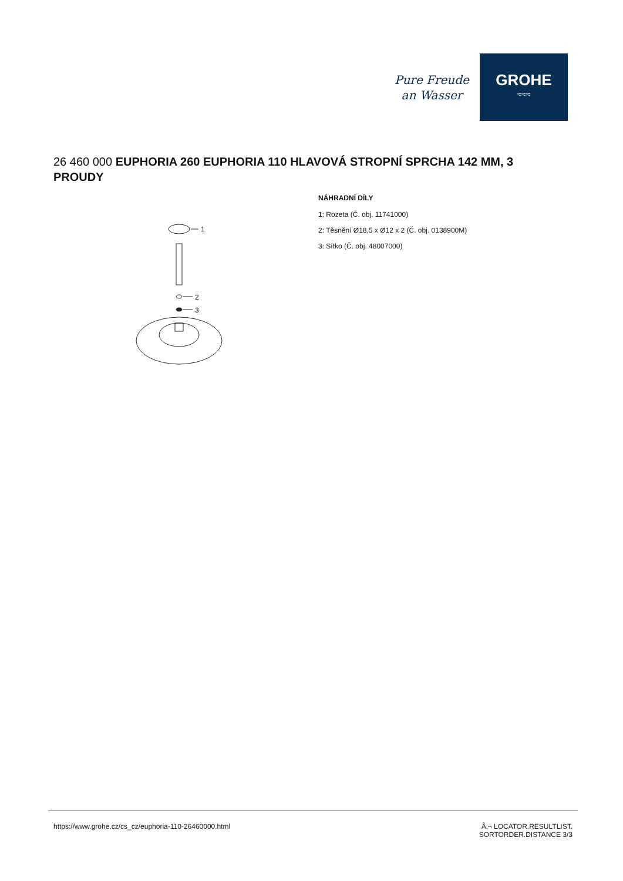Pure Freude
an Wasser
GROHE
≈≈≈
26 460 000 EUPHORIA 260 EUPHORIA 110 HLAVOVÁ STROPNÍ SPRCHA 142 MM, 3 PROUDY
1
2
3
NÁHRADNÍ DÍLY
1: Rozeta (Č. obj. 11741000)
2: Těsnění Ø18,5 x Ø12 x 2 (Č. obj. 0138900M)
3: Sítko (Č. obj. 48007000)
https://www.grohe.cz/cs_cz/euphoria-110-26460000.html
Â‚¬ LOCATOR.RESULTLIST.
SORTORDER.DISTANCE 3/3